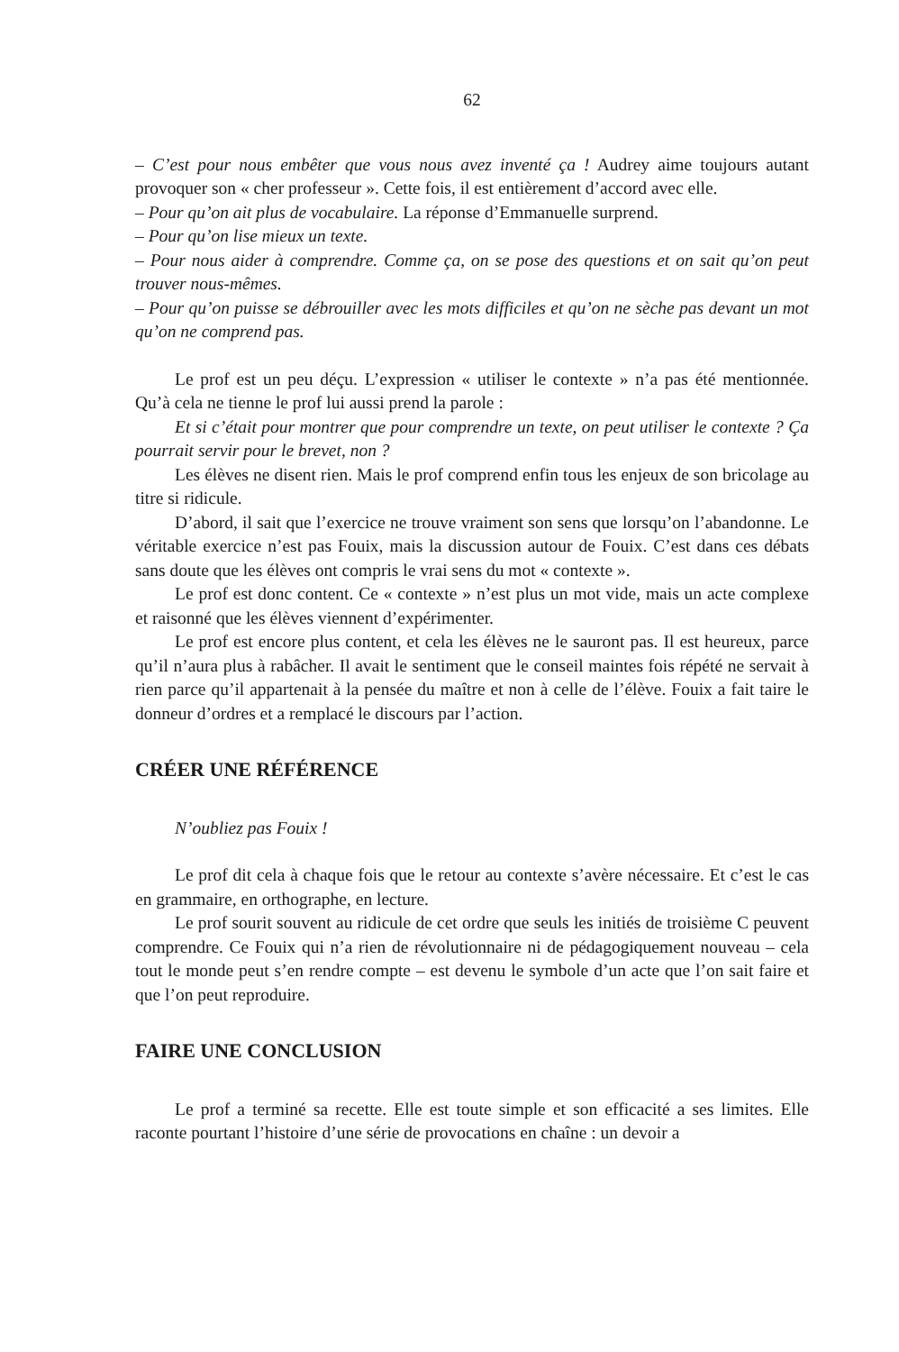62
– C’est pour nous embêter que vous nous avez inventé ça ! Audrey aime toujours autant provoquer son « cher professeur ». Cette fois, il est entièrement d’accord avec elle.
– Pour qu’on ait plus de vocabulaire. La réponse d’Emmanuelle surprend.
– Pour qu’on lise mieux un texte.
– Pour nous aider à comprendre. Comme ça, on se pose des questions et on sait qu’on peut trouver nous-mêmes.
– Pour qu’on puisse se débrouiller avec les mots difficiles et qu’on ne sèche pas devant un mot qu’on ne comprend pas.
Le prof est un peu déçu. L’expression « utiliser le contexte » n’a pas été mentionnée. Qu’à cela ne tienne le prof lui aussi prend la parole :
Et si c’était pour montrer que pour comprendre un texte, on peut utiliser le contexte ? Ça pourrait servir pour le brevet, non ?
Les élèves ne disent rien. Mais le prof comprend enfin tous les enjeux de son bricolage au titre si ridicule.
D’abord, il sait que l’exercice ne trouve vraiment son sens que lorsqu’on l’abandonne. Le véritable exercice n’est pas Fouix, mais la discussion autour de Fouix. C’est dans ces débats sans doute que les élèves ont compris le vrai sens du mot « contexte ».
Le prof est donc content. Ce « contexte » n’est plus un mot vide, mais un acte complexe et raisonné que les élèves viennent d’expérimenter.
Le prof est encore plus content, et cela les élèves ne le sauront pas. Il est heureux, parce qu’il n’aura plus à rabâcher. Il avait le sentiment que le conseil maintes fois répété ne servait à rien parce qu’il appartenait à la pensée du maître et non à celle de l’élève. Fouix a fait taire le donneur d’ordres et a remplacé le discours par l’action.
CRÉER UNE RÉFÉRENCE
N’oubliez pas Fouix !
Le prof dit cela à chaque fois que le retour au contexte s’avère nécessaire. Et c’est le cas en grammaire, en orthographe, en lecture.
Le prof sourit souvent au ridicule de cet ordre que seuls les initiés de troisième C peuvent comprendre. Ce Fouix qui n’a rien de révolutionnaire ni de pédagogiquement nouveau – cela tout le monde peut s’en rendre compte – est devenu le symbole d’un acte que l’on sait faire et que l’on peut reproduire.
FAIRE UNE CONCLUSION
Le prof a terminé sa recette. Elle est toute simple et son efficacité a ses limites. Elle raconte pourtant l’histoire d’une série de provocations en chaîne : un devoir a